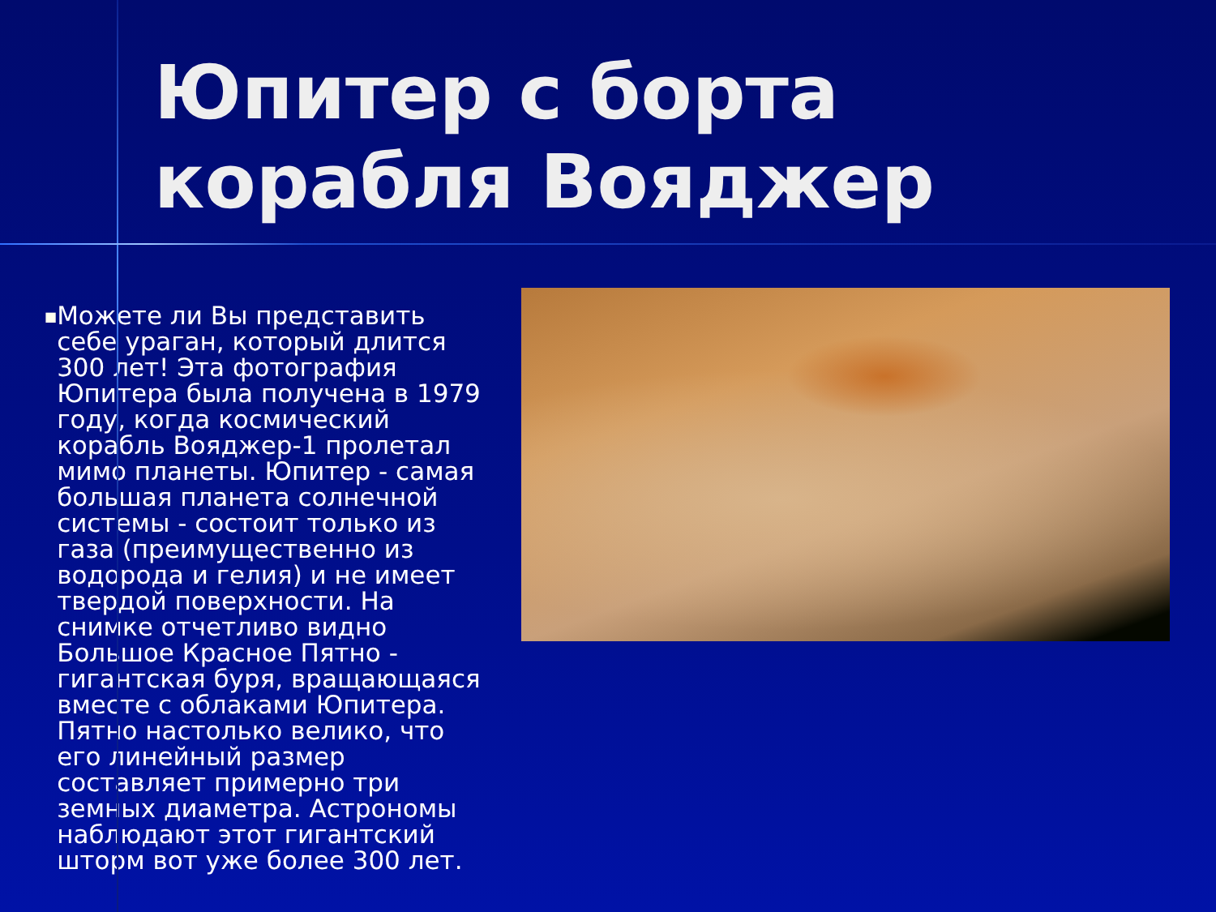Юпитер с борта корабля Вояджер
■
Можете ли Вы представить себе ураган, который длится 300 лет! Эта фотография Юпитера была получена в 1979 году, когда космический корабль Вояджер-1 пролетал мимо планеты. Юпитер - самая большая планета солнечной системы - состоит только из газа (преимущественно из водорода и гелия) и не имеет твердой поверхности. На снимке отчетливо видно Большое Красное Пятно - гигантская буря, вращающаяся вместе с облаками Юпитера. Пятно настолько велико, что его линейный размер составляет примерно три земных диаметра. Астрономы наблюдают этот гигантский шторм вот уже более 300 лет.